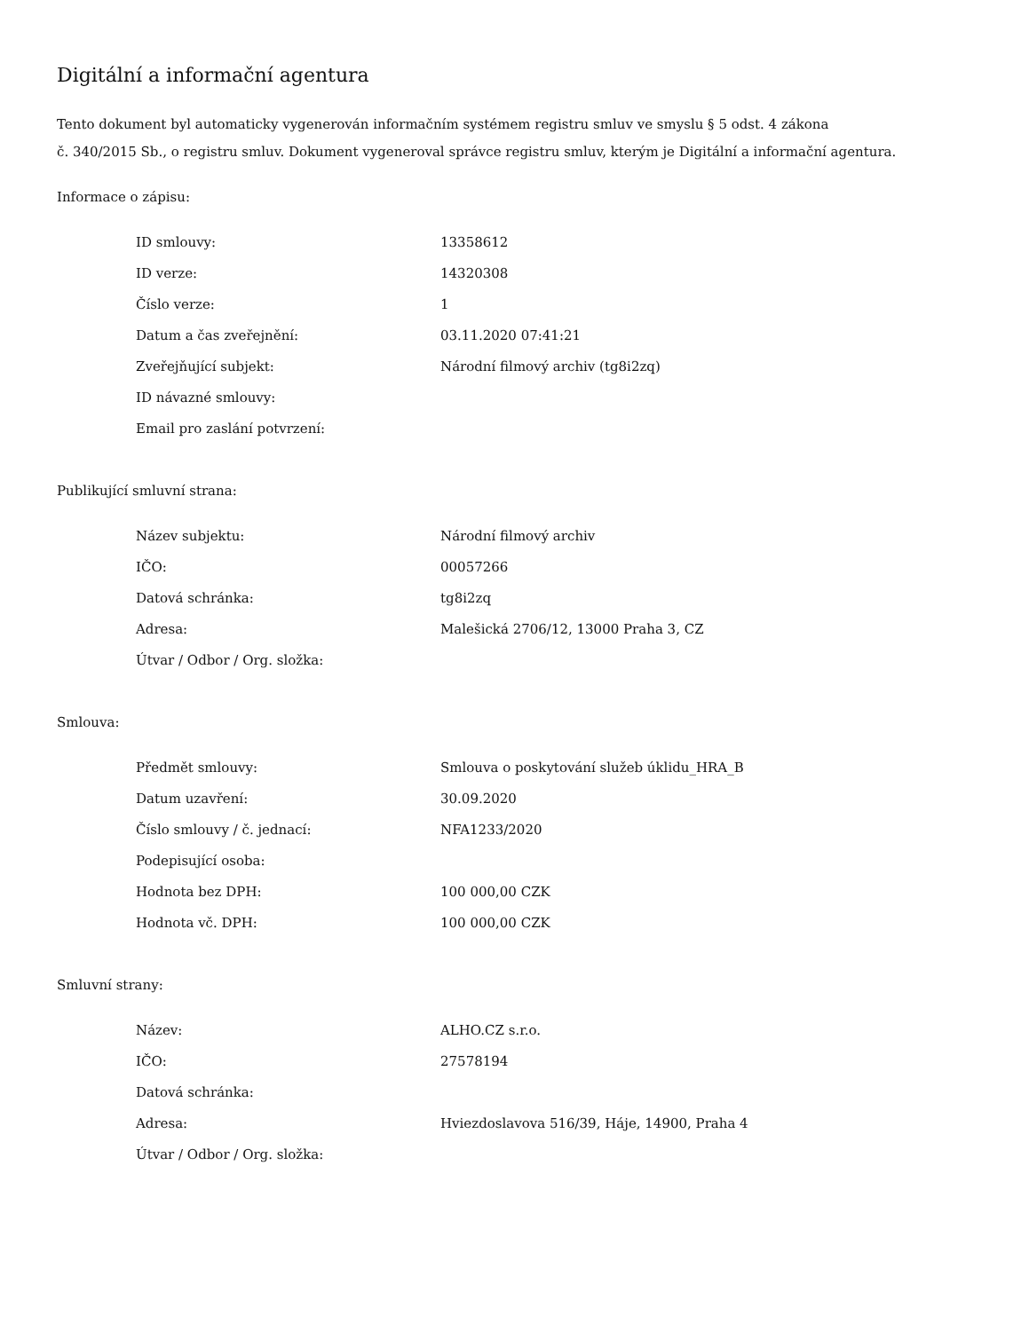Digitální a informační agentura
Tento dokument byl automaticky vygenerován informačním systémem registru smluv ve smyslu § 5 odst. 4 zákona
č. 340/2015 Sb., o registru smluv. Dokument vygeneroval správce registru smluv, kterým je Digitální a informační agentura.
Informace o zápisu:
| ID smlouvy: | 13358612 |
| ID verze: | 14320308 |
| Číslo verze: | 1 |
| Datum a čas zveřejnění: | 03.11.2020 07:41:21 |
| Zveřejňující subjekt: | Národní filmový archiv (tg8i2zq) |
| ID návazné smlouvy: | |
| Email pro zaslání potvrzení: | |
Publikující smluvní strana:
| Název subjektu: | Národní filmový archiv |
| IČO: | 00057266 |
| Datová schránka: | tg8i2zq |
| Adresa: | Malešická 2706/12, 13000 Praha 3, CZ |
| Útvar / Odbor / Org. složka: | |
Smlouva:
| Předmět smlouvy: | Smlouva o poskytování služeb úklidu_HRA_B |
| Datum uzavření: | 30.09.2020 |
| Číslo smlouvy / č. jednací: | NFA1233/2020 |
| Podepisující osoba: | |
| Hodnota bez DPH: | 100 000,00 CZK |
| Hodnota vč. DPH: | 100 000,00 CZK |
Smluvní strany:
| Název: | ALHO.CZ s.r.o. |
| IČO: | 27578194 |
| Datová schránka: | |
| Adresa: | Hviezdoslavova 516/39, Háje, 14900, Praha 4 |
| Útvar / Odbor / Org. složka: | |